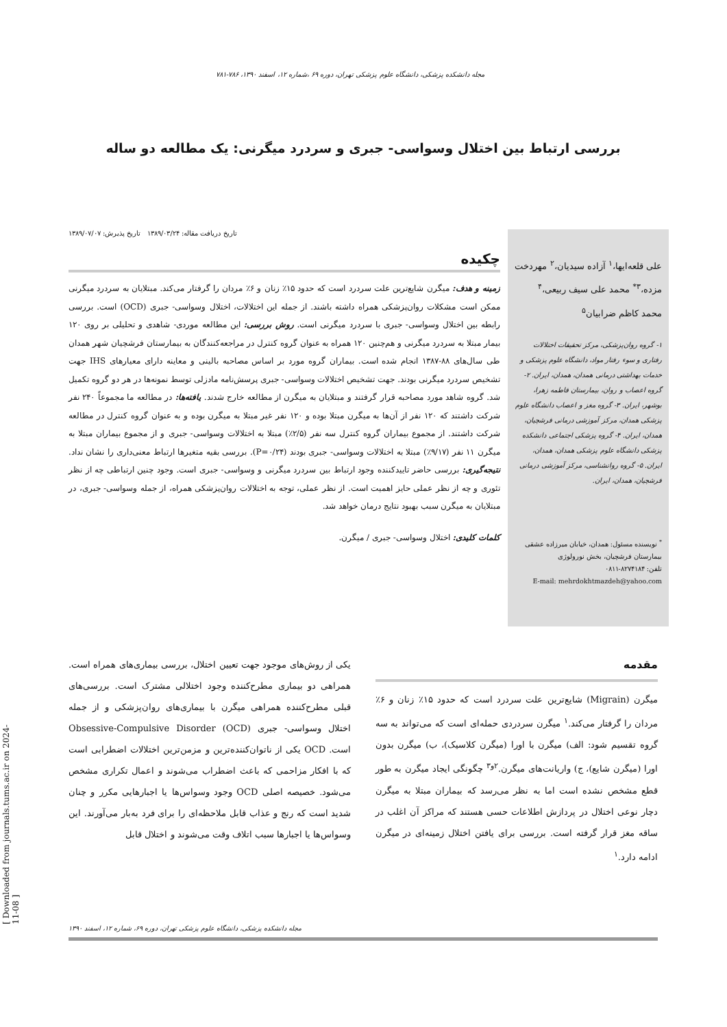مجله دانشکده پزشکی، دانشگاه علوم پزشکی تهران، دوره ۶۹ ،شماره ۱۲، اسفند ۱۳۹۰، ۷۸۶-۷۸۱
بررسی ارتباط بین اختلال وسواسی- جبری و سردرد میگرنی: یک مطالعه دو ساله
علی قلعه‌ایها،<sup>۱</sup> آزاده سیدیان،<sup>۲</sup> مهردخت مزده،<sup>۳*</sup> محمد علی سیف ربیعی،<sup>۴</sup> محمد کاظم ضرابیان<sup>۵</sup>
۱- گروه روان‌پزشکی، مرکز تحقیقات اختلالات رفتاری و سوء رفتار مواد، دانشگاه علوم پزشکی و خدمات بهداشتی درمانی همدان، همدان، ایران. ۲- گروه اعصاب و روان، بیمارستان فاطمه زهرا، بوشهر، ایران. ۳- گروه مغز و اعصاب دانشگاه علوم پزشکی همدان، مرکز آموزشی درمانی فرشچیان، همدان، ایران. ۴- گروه پزشکی اجتماعی دانشکده پزشکی دانشگاه علوم پزشکی همدان، همدان، ایران. ۵- گروه روانشناسی، مرکز آموزشی درمانی فرشچیان، همدان، ایران.
<sup>*</sup> نویسنده مسئول: همدان، خیابان میرزاده عشقی بیمارستان فرشچیان، بخش نورولوژی
تلفن: ۸۲۷۴۱۸۴-۰۸۱۱
E-mail: mehrdokhtmazdeh@yahoo.com
تاریخ دریافت مقاله: ۱۳۸۹/۰۳/۲۴ تاریخ پذیرش: ۱۳۸۹/۰۷/۰۷
چکیده
زمینه و هدف: میگرن شایع‌ترین علت سردرد است که حدود ۱۵٪ زنان و ۶٪ مردان را گرفتار می‌کند. مبتلایان به سردرد میگرنی ممکن است مشکلات روان‌پزشکی همراه داشته باشند. از جمله این اختلالات، اختلال وسواسی- جبری (OCD) است. بررسی رابطه بین اختلال وسواسی- جبری با سردرد میگرنی است. روش بررسی: این مطالعه موردی- شاهدی و تحلیلی بر روی ۱۲۰ بیمار مبتلا به سردرد میگرنی و هم‌چنین ۱۲۰ همراه به عنوان گروه کنترل در مراجعه‌کنندگان به بیمارستان فرشچیان شهر همدان طی سال‌های ۸۸-۱۳۸۷ انجام شده است. بیماران گروه مورد بر اساس مصاحبه بالینی و معاینه دارای معیارهای IHS جهت تشخیص سردرد میگرنی بودند. جهت تشخیص اختلالات وسواسی- جبری پرسش‌نامه مادزلی توسط نمونه‌ها در هر دو گروه تکمیل شد. گروه شاهد مورد مصاحبه قرار گرفتند و مبتلایان به میگرن از مطالعه خارج شدند. یافته‌ها: در مطالعه ما مجموعاً ۲۴۰ نفر شرکت داشتند که ۱۲۰ نفر از آن‌ها به میگرن مبتلا بوده و ۱۲۰ نفر غیر مبتلا به میگرن بوده و به عنوان گروه کنترل در مطالعه شرکت داشتند. از مجموع بیماران گروه کنترل سه نفر (۲/۵٪) مبتلا به اختلالات وسواسی- جبری و از مجموع بیماران مبتلا به میگرن ۱۱ نفر (۹/۱۷٪) مبتلا به اختلالات وسواسی- جبری بودند (P=۰/۲۴). بررسی بقیه متغیرها ارتباط معنی‌داری را نشان نداد. نتیجه‌گیری: بررسی حاضر تاییدکننده وجود ارتباط بین سردرد میگرنی و وسواسی- جبری است. وجود چنین ارتباطی چه از نظر تئوری و چه از نظر عملی حایز اهمیت است. از نظر عملی، توجه به اختلالات روان‌پزشکی همراه، از جمله وسواسی- جبری، در مبتلایان به میگرن سبب بهبود نتایج درمان خواهد شد.
کلمات کلیدی: اختلال وسواسی- جبری / میگرن.
مقدمه
میگرن (Migrain) شایع‌ترین علت سردرد است که حدود ۱۵٪ زنان و ۶٪ مردان را گرفتار می‌کند.<sup>۱</sup> میگرن سردردی حمله‌ای است که می‌تواند به سه گروه تقسیم شود: الف) میگرن با اورا (میگرن کلاسیک)، ب) میگرن بدون اورا (میگرن شایع)، ج) واریانت‌های میگرن.<sup>۲و۳</sup> چگونگی ایجاد میگرن به طور قطع مشخص نشده است اما به نظر می‌رسد که بیماران مبتلا به میگرن دچار نوعی اختلال در پردازش اطلاعات حسی هستند که مراکز آن اغلب در ساقه مغز قرار گرفته است. بررسی برای یافتن اختلال زمینه‌ای در میگرن ادامه دارد.<sup>۱</sup>
یکی از روش‌های موجود جهت تعیین اختلال، بررسی بیماری‌های همراه است. همراهی دو بیماری مطرح‌کننده وجود اختلالی مشترک است. بررسی‌های قبلی مطرح‌کننده همراهی میگرن با بیماری‌های روان‌پزشکی و از جمله اختلال وسواسی- جبری Obsessive-Compulsive Disorder (OCD) است. OCD یکی از ناتوان‌کننده‌ترین و مزمن‌ترین اختلالات اضطرابی است که با افکار مزاحمی که باعث اضطراب می‌شوند و اعمال تکراری مشخص می‌شود. خصیصه اصلی OCD وجود وسواس‌ها یا اجبارهایی مکرر و چنان شدید است که رنج و عذاب قابل ملاحظه‌ای را برای فرد به‌بار می‌آورند. این وسواس‌ها یا اجبارها سبب اتلاف وقت می‌شوند و اختلال قابل
مجله دانشکده پزشکی، دانشگاه علوم پزشکی تهران، دوره ۶۹، شماره ۱۲، اسفند ۱۳۹۰
[ Downloaded from journals.tums.ac.ir on 2024-11-08 ]